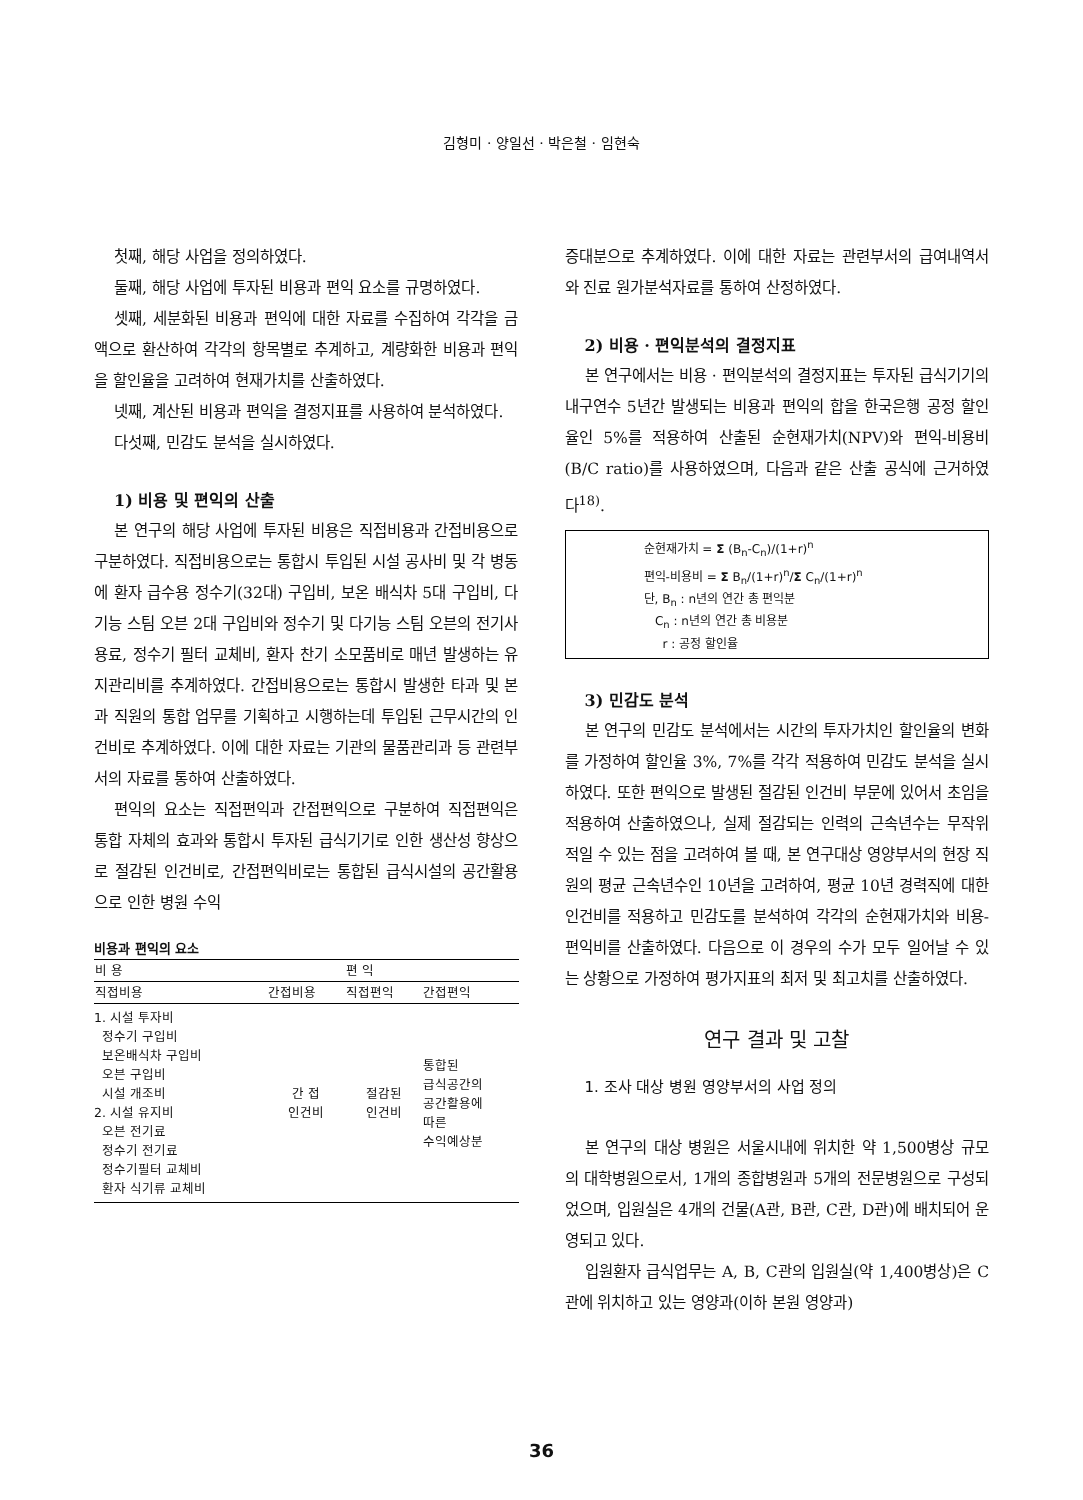김형미 · 양일선 · 박은철 · 임현숙
첫째, 해당 사업을 정의하였다.
둘째, 해당 사업에 투자된 비용과 편익 요소를 규명하였다.
셋째, 세분화된 비용과 편익에 대한 자료를 수집하여 각각을 금액으로 환산하여 각각의 항목별로 추계하고, 계량화한 비용과 편익을 할인율을 고려하여 현재가치를 산출하였다.
넷째, 계산된 비용과 편익을 결정지표를 사용하여 분석하였다.
다섯째, 민감도 분석을 실시하였다.
1) 비용 및 편익의 산출
본 연구의 해당 사업에 투자된 비용은 직접비용과 간접비용으로 구분하였다. 직접비용으로는 통합시 투입된 시설 공사비 및 각 병동에 환자 급수용 정수기(32대) 구입비, 보온 배식차 5대 구입비, 다기능 스팀 오븐 2대 구입비와 정수기 및 다기능 스팀 오븐의 전기사용료, 정수기 필터 교체비, 환자 찬기 소모품비로 매년 발생하는 유지관리비를 추계하였다. 간접비용으로는 통합시 발생한 타과 및 본과 직원의 통합 업무를 기획하고 시행하는데 투입된 근무시간의 인건비로 추계하였다. 이에 대한 자료는 기관의 물품관리과 등 관련부서의 자료를 통하여 산출하였다.
편익의 요소는 직접편익과 간접편익으로 구분하여 직접편익은 통합 자체의 효과와 통합시 투자된 급식기기로 인한 생산성 향상으로 절감된 인건비로, 간접편익비로는 통합된 급식시설의 공간활용으로 인한 병원 수익
비용과 편익의 요소
| 비 용 | | 편 익 | |
| --- | --- | --- | --- |
| 직접비용 | 간접비용 | 직접편익 | 간접편익 |
| 1. 시설 투자비 정수기 구입비 보온배식차 구입비 오븐 구입비 시설 개조비 2. 시설 유지비 오븐 전기료 정수기 전기료 정수기필터 교체비 환자 식기류 교체비 | 간 접 인건비 | 절감된 인건비 | 통합된 급식공간의 공간활용에 따른 수익예상분 |
증대분으로 추계하였다. 이에 대한 자료는 관련부서의 급여내역서와 진료 원가분석자료를 통하여 산정하였다.
2) 비용 · 편익분석의 결정지표
본 연구에서는 비용 · 편익분석의 결정지표는 투자된 급식기기의 내구연수 5년간 발생되는 비용과 편익의 합을 한국은행 공정 할인율인 5%를 적용하여 산출된 순현재가치(NPV)와 편익-비용비(B/C ratio)를 사용하였으며, 다음과 같은 산출 공식에 근거하였다<sup>18)</sup>.
순현재가치 = Σ (B<sub>n</sub>-C<sub>n</sub>)/(1+r)<sup>n</sup>
편익-비용비 = Σ B<sub>n</sub>/(1+r)<sup>n</sup>/Σ C<sub>n</sub>/(1+r)<sup>n</sup>
단, B<sub>n</sub> : n년의 연간 총 편익분
C<sub>n</sub> : n년의 연간 총 비용분
r : 공정 할인율
3) 민감도 분석
본 연구의 민감도 분석에서는 시간의 투자가치인 할인율의 변화를 가정하여 할인율 3%, 7%를 각각 적용하여 민감도 분석을 실시하였다. 또한 편익으로 발생된 절감된 인건비 부문에 있어서 초임을 적용하여 산출하였으나, 실제 절감되는 인력의 근속년수는 무작위적일 수 있는 점을 고려하여 볼 때, 본 연구대상 영양부서의 현장 직원의 평균 근속년수인 10년을 고려하여, 평균 10년 경력직에 대한 인건비를 적용하고 민감도를 분석하여 각각의 순현재가치와 비용-편익비를 산출하였다. 다음으로 이 경우의 수가 모두 일어날 수 있는 상황으로 가정하여 평가지표의 최저 및 최고치를 산출하였다.
연구 결과 및 고찰
1. 조사 대상 병원 영양부서의 사업 정의
본 연구의 대상 병원은 서울시내에 위치한 약 1,500병상 규모의 대학병원으로서, 1개의 종합병원과 5개의 전문병원으로 구성되었으며, 입원실은 4개의 건물(A관, B관, C관, D관)에 배치되어 운영되고 있다.
입원환자 급식업무는 A, B, C관의 입원실(약 1,400병상)은 C관에 위치하고 있는 영양과(이하 본원 영양과)
36